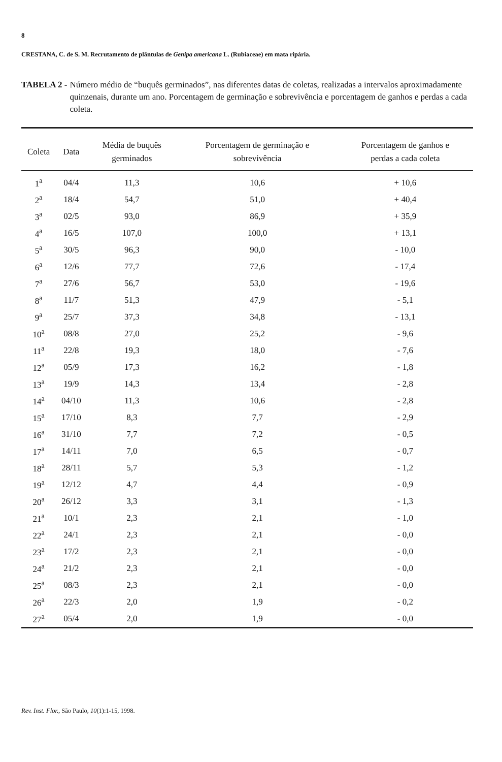8
CRESTANA, C. de S. M. Recrutamento de plântulas de Genipa americana L. (Rubiaceae) em mata ripária.
TABELA 2 - Número médio de “buquês germinados”, nas diferentes datas de coletas, realizadas a intervalos aproximadamente quinzenais, durante um ano. Porcentagem de germinação e sobrevivência e porcentagem de ganhos e perdas a cada coleta.
| Coleta | Data | Média de buquês germinados | Porcentagem de germinação e sobrevivência | Porcentagem de ganhos e perdas a cada coleta |
| --- | --- | --- | --- | --- |
| 1<sup>a</sup> | 04/4 | 11,3 | 10,6 | + 10,6 |
| 2<sup>a</sup> | 18/4 | 54,7 | 51,0 | + 40,4 |
| 3<sup>a</sup> | 02/5 | 93,0 | 86,9 | + 35,9 |
| 4<sup>a</sup> | 16/5 | 107,0 | 100,0 | + 13,1 |
| 5<sup>a</sup> | 30/5 | 96,3 | 90,0 | - 10,0 |
| 6<sup>a</sup> | 12/6 | 77,7 | 72,6 | - 17,4 |
| 7<sup>a</sup> | 27/6 | 56,7 | 53,0 | - 19,6 |
| 8<sup>a</sup> | 11/7 | 51,3 | 47,9 | - 5,1 |
| 9<sup>a</sup> | 25/7 | 37,3 | 34,8 | - 13,1 |
| 10<sup>a</sup> | 08/8 | 27,0 | 25,2 | - 9,6 |
| 11<sup>a</sup> | 22/8 | 19,3 | 18,0 | - 7,6 |
| 12<sup>a</sup> | 05/9 | 17,3 | 16,2 | - 1,8 |
| 13<sup>a</sup> | 19/9 | 14,3 | 13,4 | - 2,8 |
| 14<sup>a</sup> | 04/10 | 11,3 | 10,6 | - 2,8 |
| 15<sup>a</sup> | 17/10 | 8,3 | 7,7 | - 2,9 |
| 16<sup>a</sup> | 31/10 | 7,7 | 7,2 | - 0,5 |
| 17<sup>a</sup> | 14/11 | 7,0 | 6,5 | - 0,7 |
| 18<sup>a</sup> | 28/11 | 5,7 | 5,3 | - 1,2 |
| 19<sup>a</sup> | 12/12 | 4,7 | 4,4 | - 0,9 |
| 20<sup>a</sup> | 26/12 | 3,3 | 3,1 | - 1,3 |
| 21<sup>a</sup> | 10/1 | 2,3 | 2,1 | - 1,0 |
| 22<sup>a</sup> | 24/1 | 2,3 | 2,1 | - 0,0 |
| 23<sup>a</sup> | 17/2 | 2,3 | 2,1 | - 0,0 |
| 24<sup>a</sup> | 21/2 | 2,3 | 2,1 | - 0,0 |
| 25<sup>a</sup> | 08/3 | 2,3 | 2,1 | - 0,0 |
| 26<sup>a</sup> | 22/3 | 2,0 | 1,9 | - 0,2 |
| 27<sup>a</sup> | 05/4 | 2,0 | 1,9 | - 0,0 |
Rev. Inst. Flor., São Paulo, 10(1):1-15, 1998.